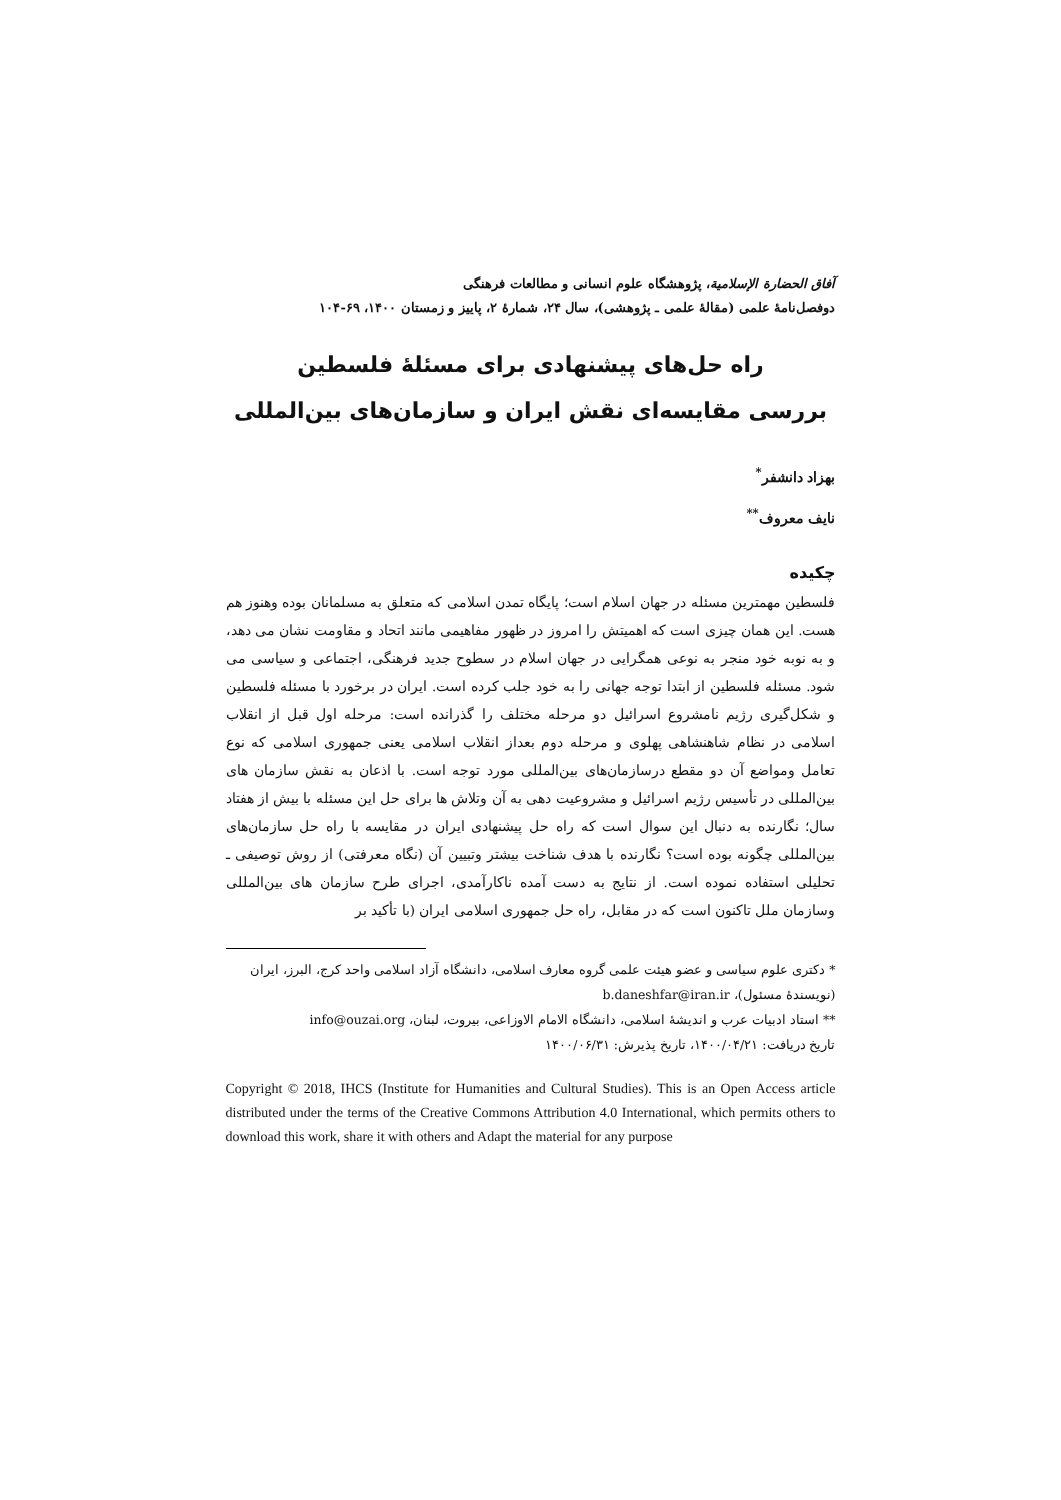آفاق الحضارة الإسلامية، پژوهشگاه علوم انسانی و مطالعات فرهنگی
دوفصل‌نامهٔ علمی (مقالهٔ علمی ـ پژوهشی)، سال ۲۴، شمارهٔ ۲، پاییز و زمستان ۱۴۰۰، ۶۹-۱۰۴
راه حل‌های پیشنهادی برای مسئلهٔ فلسطین
بررسی مقایسه‌ای نقش ایران و سازمان‌های بین‌المللی
بهزاد دانشفر<sup>*</sup>
نایف معروف<sup>**</sup>
چکیده
فلسطین مهمترین مسئله در جهان اسلام است؛ پایگاه تمدن اسلامی که متعلق به مسلمانان بوده وهنوز هم هست. این همان چیزی است که اهمیتش را امروز در ظهور مفاهیمی مانند اتحاد و مقاومت نشان می دهد، و به نوبه خود منجر به نوعی همگرایی در جهان اسلام در سطوح جدید فرهنگی، اجتماعی و سیاسی می شود. مسئله فلسطین از ابتدا توجه جهانی را به خود جلب کرده است. ایران در برخورد با مسئله فلسطین و شکل‌گیری رژیم نامشروع اسرائیل دو مرحله مختلف را گذرانده است: مرحله اول قبل از انقلاب اسلامی در نظام شاهنشاهی پهلوی و مرحله دوم بعداز انقلاب اسلامی یعنی جمهوری اسلامی که نوع تعامل ومواضع آن دو مقطع درسازمان‌های بین‌المللی مورد توجه است. با اذعان به نقش سازمان های بین‌المللی در تأسیس رژیم اسرائیل و مشروعیت دهی به آن وتلاش ها برای حل این مسئله با بیش از هفتاد سال؛ نگارنده به دنبال این سوال است که راه حل پیشنهادی ایران در مقایسه با راه حل سازمان‌های بین‌المللی چگونه بوده است؟ نگارنده با هدف شناخت بیشتر وتبیین آن (نگاه معرفتی) از روش توصیفی ـ تحلیلی استفاده نموده است. از نتایج به دست آمده ناکارآمدی، اجرای طرح سازمان های بین‌المللی وسازمان ملل تاکنون است که در مقابل، راه حل جمهوری اسلامی ایران (با تأکید بر
* دکتری علوم سیاسی و عضو هیئت علمی گروه معارف اسلامی، دانشگاه آزاد اسلامی واحد کرج، البرز، ایران (نویسندهٔ مسئول)، b.daneshfar@iran.ir
** استاد ادبیات عرب و اندیشهٔ اسلامی، دانشگاه الامام الاوزاعی، بیروت، لبنان، info@ouzai.org
تاریخ دریافت: ۱۴۰۰/۰۴/۲۱، تاریخ پذیرش: ۱۴۰۰/۰۶/۳۱
Copyright © 2018, IHCS (Institute for Humanities and Cultural Studies). This is an Open Access article distributed under the terms of the Creative Commons Attribution 4.0 International, which permits others to download this work, share it with others and Adapt the material for any purpose